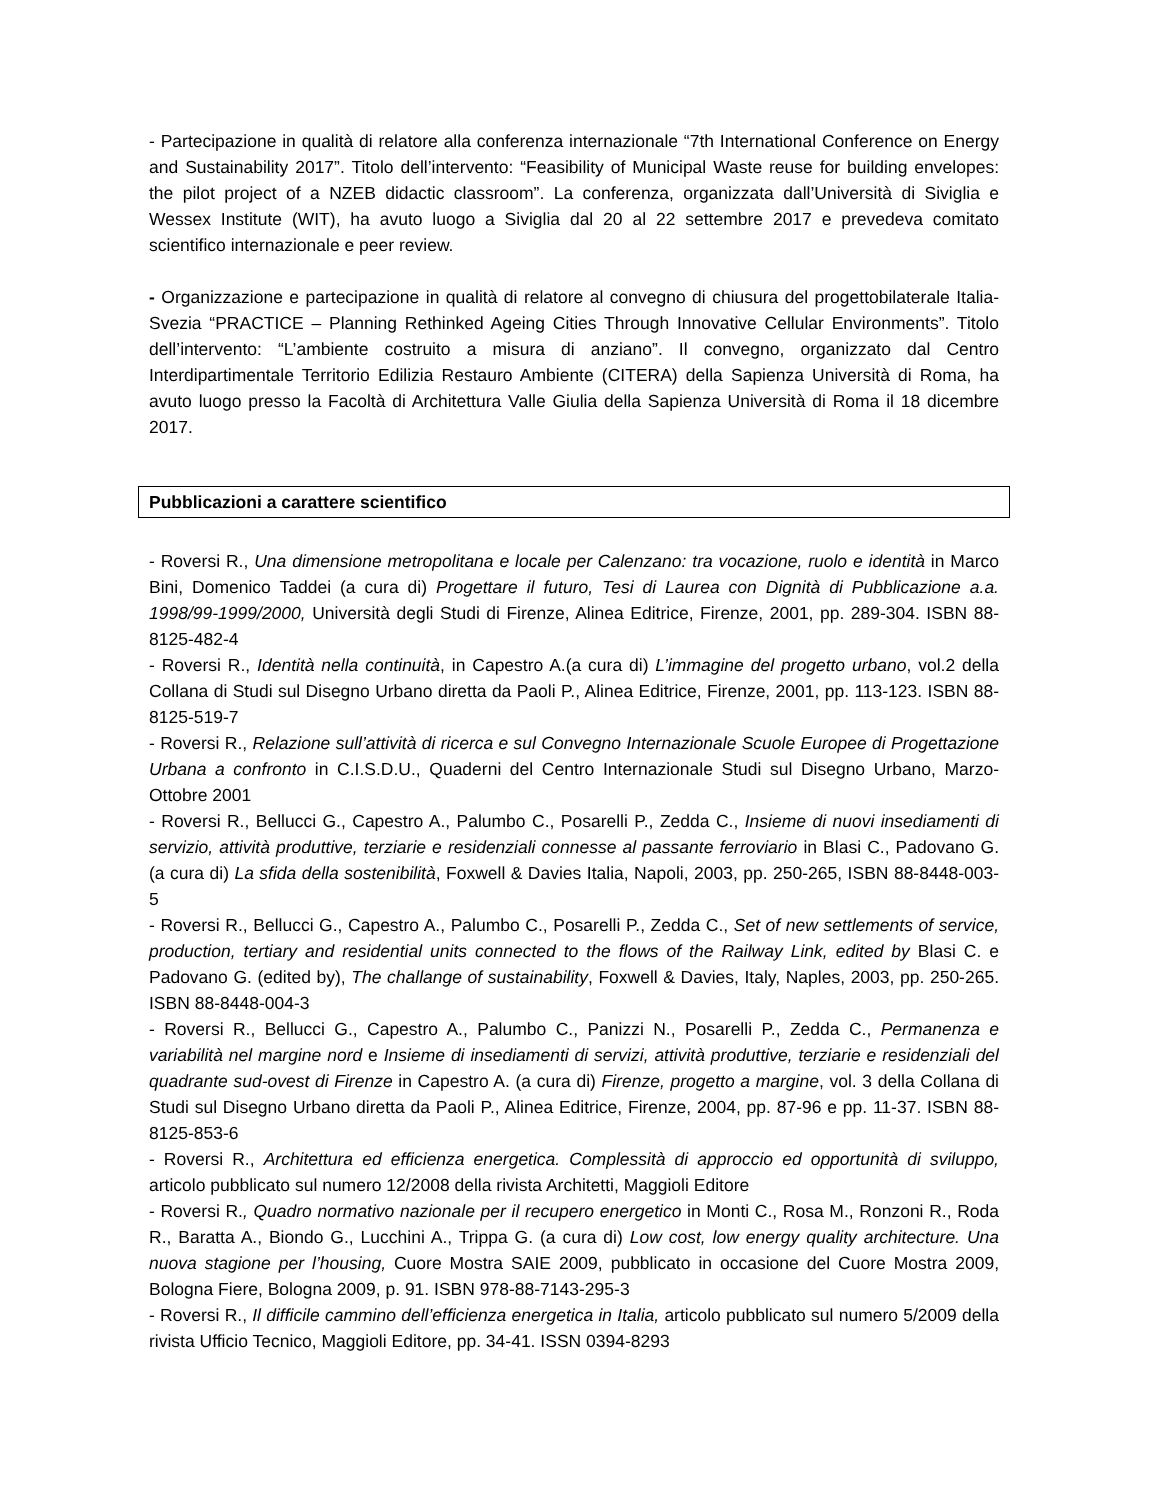- Partecipazione in qualità di relatore alla conferenza internazionale “7th International Conference on Energy and Sustainability 2017”. Titolo dell’intervento: “Feasibility of Municipal Waste reuse for building envelopes: the pilot project of a NZEB didactic classroom”. La conferenza, organizzata dall’Università di Siviglia e Wessex Institute (WIT), ha avuto luogo a Siviglia dal 20 al 22 settembre 2017 e prevedeva comitato scientifico internazionale e peer review.
- Organizzazione e partecipazione in qualità di relatore al convegno di chiusura del progettobilaterale Italia-Svezia “PRACTICE – Planning Rethinked Ageing Cities Through Innovative Cellular Environments”. Titolo dell’intervento: “L’ambiente costruito a misura di anziano”. Il convegno, organizzato dal Centro Interdipartimentale Territorio Edilizia Restauro Ambiente (CITERA) della Sapienza Università di Roma, ha avuto luogo presso la Facoltà di Architettura Valle Giulia della Sapienza Università di Roma il 18 dicembre 2017.
Pubblicazioni a carattere scientifico
- Roversi R., Una dimensione metropolitana e locale per Calenzano: tra vocazione, ruolo e identità in Marco Bini, Domenico Taddei (a cura di) Progettare il futuro, Tesi di Laurea con Dignità di Pubblicazione a.a. 1998/99-1999/2000, Università degli Studi di Firenze, Alinea Editrice, Firenze, 2001, pp. 289-304. ISBN 88-8125-482-4
- Roversi R., Identità nella continuità, in Capestro A.(a cura di) L’immagine del progetto urbano, vol.2 della Collana di Studi sul Disegno Urbano diretta da Paoli P., Alinea Editrice, Firenze, 2001, pp. 113-123. ISBN 88-8125-519-7
- Roversi R., Relazione sull’attività di ricerca e sul Convegno Internazionale Scuole Europee di Progettazione Urbana a confronto in C.I.S.D.U., Quaderni del Centro Internazionale Studi sul Disegno Urbano, Marzo-Ottobre 2001
- Roversi R., Bellucci G., Capestro A., Palumbo C., Posarelli P., Zedda C., Insieme di nuovi insediamenti di servizio, attività produttive, terziarie e residenziali connesse al passante ferroviario in Blasi C., Padovano G. (a cura di) La sfida della sostenibilità, Foxwell & Davies Italia, Napoli, 2003, pp. 250-265, ISBN 88-8448-003-5
- Roversi R., Bellucci G., Capestro A., Palumbo C., Posarelli P., Zedda C., Set of new settlements of service, production, tertiary and residential units connected to the flows of the Railway Link, edited by Blasi C. e Padovano G. (edited by), The challange of sustainability, Foxwell & Davies, Italy, Naples, 2003, pp. 250-265. ISBN 88-8448-004-3
- Roversi R., Bellucci G., Capestro A., Palumbo C., Panizzi N., Posarelli P., Zedda C., Permanenza e variabilità nel margine nord e Insieme di insediamenti di servizi, attività produttive, terziarie e residenziali del quadrante sud-ovest di Firenze in Capestro A. (a cura di) Firenze, progetto a margine, vol. 3 della Collana di Studi sul Disegno Urbano diretta da Paoli P., Alinea Editrice, Firenze, 2004, pp. 87-96 e pp. 11-37. ISBN 88-8125-853-6
- Roversi R., Architettura ed efficienza energetica. Complessità di approccio ed opportunità di sviluppo, articolo pubblicato sul numero 12/2008 della rivista Architetti, Maggioli Editore
- Roversi R., Quadro normativo nazionale per il recupero energetico in Monti C., Rosa M., Ronzoni R., Roda R., Baratta A., Biondo G., Lucchini A., Trippa G. (a cura di) Low cost, low energy quality architecture. Una nuova stagione per l’housing, Cuore Mostra SAIE 2009, pubblicato in occasione del Cuore Mostra 2009, Bologna Fiere, Bologna 2009, p. 91. ISBN 978-88-7143-295-3
- Roversi R., Il difficile cammino dell’efficienza energetica in Italia, articolo pubblicato sul numero 5/2009 della rivista Ufficio Tecnico, Maggioli Editore, pp. 34-41. ISSN 0394-8293